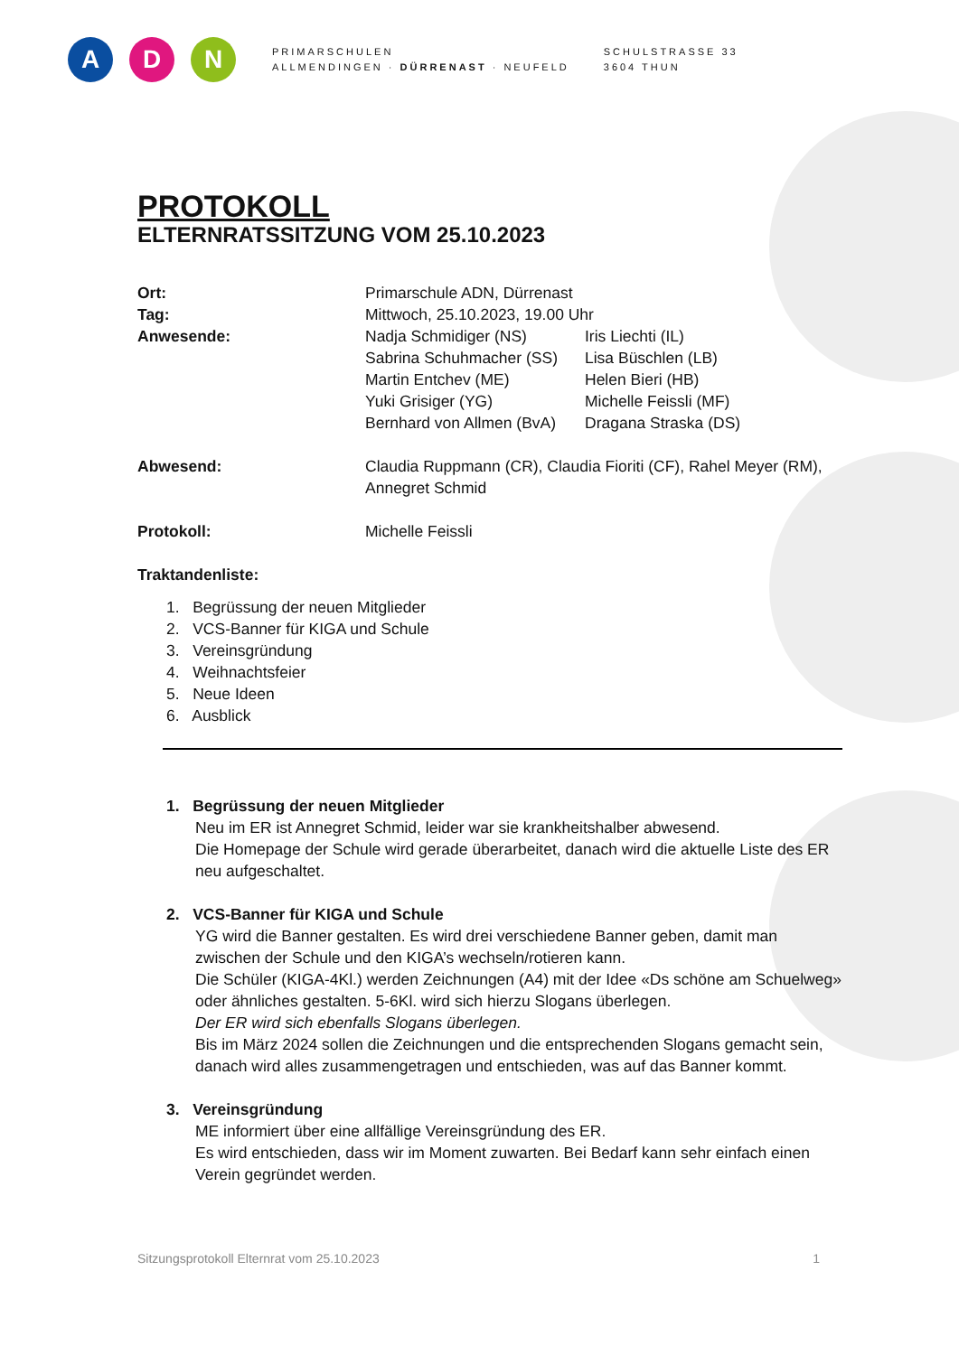A D N
PRIMARSCHULEN
ALLMENDINGEN · DÜRRENAST · NEUFELD
SCHULSTRASSE 33
3604 THUN
PROTOKOLL
ELTERNRATSSITZUNG VOM 25.10.2023
Ort: Primarschule ADN, Dürrenast
Tag: Mittwoch, 25.10.2023, 19.00 Uhr
Anwesende: Nadja Schmidiger (NS) Iris Liechti (IL)
Sabrina Schuhmacher (SS) Lisa Büschlen (LB)
Martin Entchev (ME) Helen Bieri (HB)
Yuki Grisiger (YG) Michelle Feissli (MF)
Bernhard von Allmen (BvA) Dragana Straska (DS)
Abwesend: Claudia Ruppmann (CR), Claudia Fioriti (CF), Rahel Meyer (RM), Annegret Schmid
Protokoll: Michelle Feissli
Traktandenliste:
1. Begrüssung der neuen Mitglieder
2. VCS-Banner für KIGA und Schule
3. Vereinsgründung
4. Weihnachtsfeier
5. Neue Ideen
6. Ausblick
1. Begrüssung der neuen Mitglieder
Neu im ER ist Annegret Schmid, leider war sie krankheitshalber abwesend.
Die Homepage der Schule wird gerade überarbeitet, danach wird die aktuelle Liste des ER neu aufgeschaltet.
2. VCS-Banner für KIGA und Schule
YG wird die Banner gestalten. Es wird drei verschiedene Banner geben, damit man zwischen der Schule und den KIGA’s wechseln/rotieren kann.
Die Schüler (KIGA-4Kl.) werden Zeichnungen (A4) mit der Idee «Ds schöne am Schuelweg» oder ähnliches gestalten. 5-6Kl. wird sich hierzu Slogans überlegen.
Der ER wird sich ebenfalls Slogans überlegen.
Bis im März 2024 sollen die Zeichnungen und die entsprechenden Slogans gemacht sein, danach wird alles zusammengetragen und entschieden, was auf das Banner kommt.
3. Vereinsgründung
ME informiert über eine allfällige Vereinsgründung des ER.
Es wird entschieden, dass wir im Moment zuwarten. Bei Bedarf kann sehr einfach einen Verein gegründet werden.
Sitzungsprotokoll Elternrat vom 25.10.2023 1